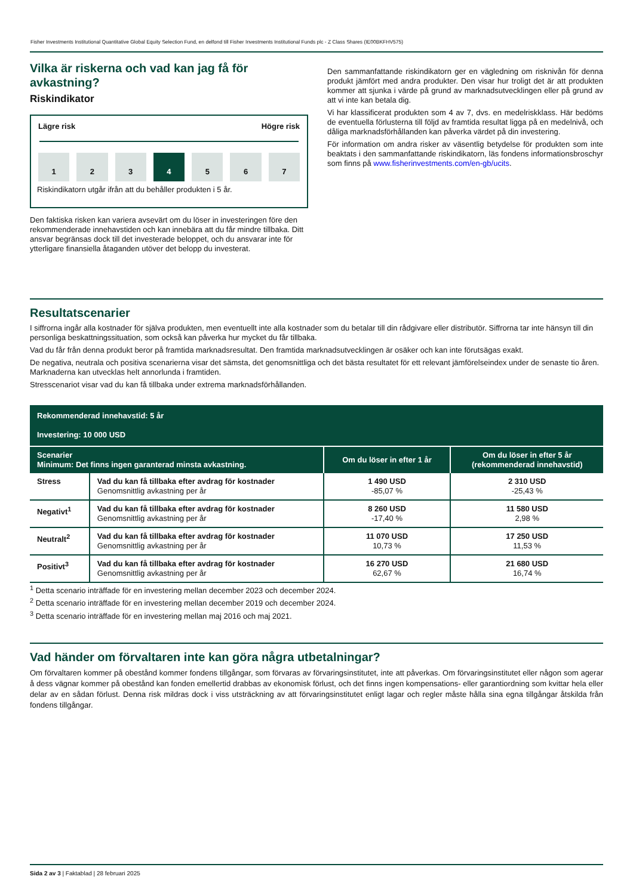Fisher Investments Institutional Quantitative Global Equity Selection Fund, en delfond till Fisher Investments Institutional Funds plc - Z Class Shares (IE00BKFHV575)
Vilka är riskerna och vad kan jag få för avkastning?
Riskindikator
Lägre risk Högre risk
1 2 3 4 5 6 7
Riskindikatorn utgår ifrån att du behåller produkten i 5 år.
Den faktiska risken kan variera avsevärt om du löser in investeringen före den rekommenderade innehavstiden och kan innebära att du får mindre tillbaka. Ditt ansvar begränsas dock till det investerade beloppet, och du ansvarar inte för ytterligare finansiella åtaganden utöver det belopp du investerat.
Den sammanfattande riskindikatorn ger en vägledning om risknivån för denna produkt jämfört med andra produkter. Den visar hur troligt det är att produkten kommer att sjunka i värde på grund av marknadsutvecklingen eller på grund av att vi inte kan betala dig.
Vi har klassificerat produkten som 4 av 7, dvs. en medelriskklass. Här bedöms de eventuella förlusterna till följd av framtida resultat ligga på en medelnivå, och dåliga marknadsförhållanden kan påverka värdet på din investering.
För information om andra risker av väsentlig betydelse för produkten som inte beaktats i den sammanfattande riskindikatorn, läs fondens informationsbroschyr som finns på www.fisherinvestments.com/en-gb/ucits.
Resultatscenarier
I siffrorna ingår alla kostnader för själva produkten, men eventuellt inte alla kostnader som du betalar till din rådgivare eller distributör. Siffrorna tar inte hänsyn till din personliga beskattningssituation, som också kan påverka hur mycket du får tillbaka.
Vad du får från denna produkt beror på framtida marknadsresultat. Den framtida marknadsutvecklingen är osäker och kan inte förutsägas exakt.
De negativa, neutrala och positiva scenarierna visar det sämsta, det genomsnittliga och det bästa resultatet för ett relevant jämförelseindex under de senaste tio åren. Marknaderna kan utvecklas helt annorlunda i framtiden.
Stresscenariot visar vad du kan få tillbaka under extrema marknadsförhållanden.
| Rekommenderad innehavstid: 5 år Investering: 10 000 USD | | | |
| --- | --- | --- | --- |
| Scenarier Minimum: Det finns ingen garanterad minsta avkastning. | | Om du löser in efter 1 år | Om du löser in efter 5 år (rekommenderad innehavstid) |
| Stress | Vad du kan få tillbaka efter avdrag för kostnader Genomsnittlig avkastning per år | 1 490 USD -85,07 % | 2 310 USD -25,43 % |
| Negativt<sup>1</sup> | Vad du kan få tillbaka efter avdrag för kostnader Genomsnittlig avkastning per år | 8 260 USD -17,40 % | 11 580 USD 2,98 % |
| Neutralt<sup>2</sup> | Vad du kan få tillbaka efter avdrag för kostnader Genomsnittlig avkastning per år | 11 070 USD 10,73 % | 17 250 USD 11,53 % |
| Positivt<sup>3</sup> | Vad du kan få tillbaka efter avdrag för kostnader Genomsnittlig avkastning per år | 16 270 USD 62,67 % | 21 680 USD 16,74 % |
<sup>1</sup> Detta scenario inträffade för en investering mellan december 2023 och december 2024.
<sup>2</sup> Detta scenario inträffade för en investering mellan december 2019 och december 2024.
<sup>3</sup> Detta scenario inträffade för en investering mellan maj 2016 och maj 2021.
Vad händer om förvaltaren inte kan göra några utbetalningar?
Om förvaltaren kommer på obestånd kommer fondens tillgångar, som förvaras av förvaringsinstitutet, inte att påverkas. Om förvaringsinstitutet eller någon som agerar å dess vägnar kommer på obestånd kan fonden emellertid drabbas av ekonomisk förlust, och det finns ingen kompensations- eller garantiordning som kvittar hela eller delar av en sådan förlust. Denna risk mildras dock i viss utsträckning av att förvaringsinstitutet enligt lagar och regler måste hålla sina egna tillgångar åtskilda från fondens tillgångar.
Sida 2 av 3 | Faktablad | 28 februari 2025